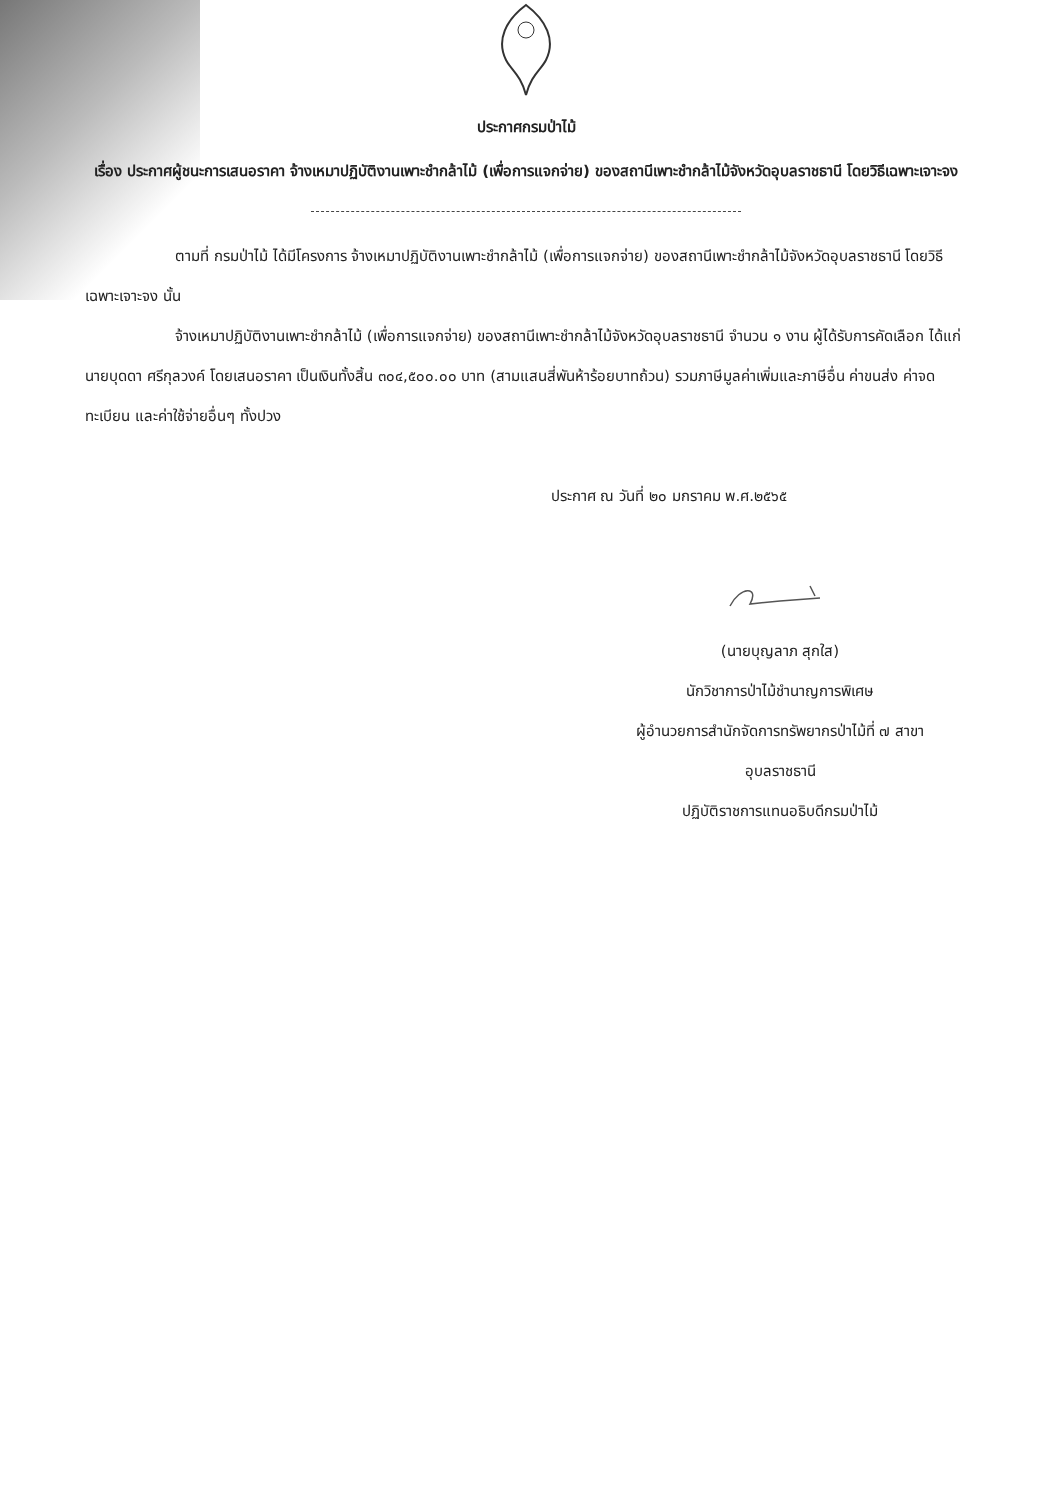ประกาศกรมป่าไม้
เรื่อง ประกาศผู้ชนะการเสนอราคา จ้างเหมาปฏิบัติงานเพาะชำกล้าไม้ (เพื่อการแจกจ่าย) ของสถานีเพาะชำกล้าไม้จังหวัดอุบลราชธานี โดยวิธีเฉพาะเจาะจง
ตามที่ กรมป่าไม้ ได้มีโครงการ จ้างเหมาปฏิบัติงานเพาะชำกล้าไม้ (เพื่อการแจกจ่าย) ของสถานีเพาะชำกล้าไม้จังหวัดอุบลราชธานี โดยวิธีเฉพาะเจาะจง นั้น
จ้างเหมาปฏิบัติงานเพาะชำกล้าไม้ (เพื่อการแจกจ่าย) ของสถานีเพาะชำกล้าไม้จังหวัดอุบลราชธานี จำนวน ๑ งาน ผู้ได้รับการคัดเลือก ได้แก่ นายบุดดา ศรีกุลวงค์ โดยเสนอราคา เป็นเงินทั้งสิ้น ๓๐๔,๕๐๐.๐๐ บาท (สามแสนสี่พันห้าร้อยบาทถ้วน) รวมภาษีมูลค่าเพิ่มและภาษีอื่น ค่าขนส่ง ค่าจดทะเบียน และค่าใช้จ่ายอื่นๆ ทั้งปวง
ประกาศ ณ วันที่ ๒๐ มกราคม พ.ศ.๒๕๖๕
(นายบุญลาภ สุกใส)
นักวิชาการป่าไม้ชำนาญการพิเศษ
ผู้อำนวยการสำนักจัดการทรัพยากรป่าไม้ที่ ๗ สาขา
อุบลราชธานี
ปฏิบัติราชการแทนอธิบดีกรมป่าไม้